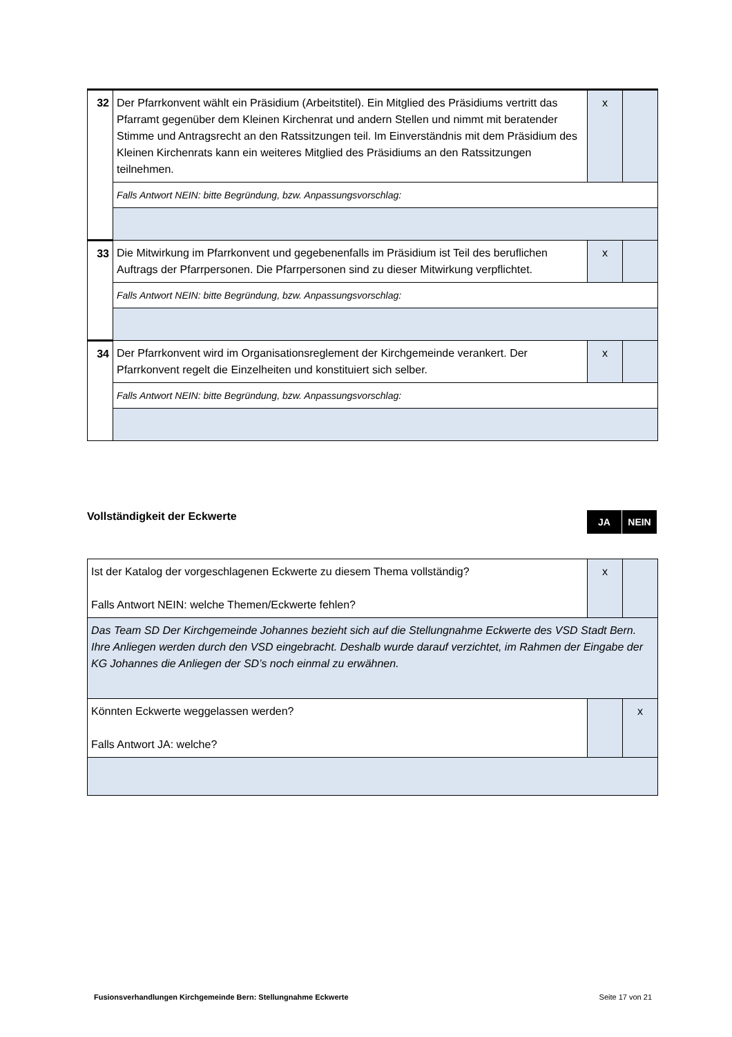| 32 | Der Pfarrkonvent wählt ein Präsidium (Arbeitstitel). Ein Mitglied des Präsidiums vertritt das Pfarramt gegenüber dem Kleinen Kirchenrat und andern Stellen und nimmt mit beratender Stimme und Antragsrecht an den Ratssitzungen teil. Im Einverständnis mit dem Präsidium des Kleinen Kirchenrats kann ein weiteres Mitglied des Präsidiums an den Ratssitzungen teilnehmen. | x | |
| | Falls Antwort NEIN: bitte Begründung, bzw. Anpassungsvorschlag: | | |
| 33 | Die Mitwirkung im Pfarrkonvent und gegebenenfalls im Präsidium ist Teil des beruflichen Auftrags der Pfarrpersonen. Die Pfarrpersonen sind zu dieser Mitwirkung verpflichtet. | x | |
| | Falls Antwort NEIN: bitte Begründung, bzw. Anpassungsvorschlag: | | |
| 34 | Der Pfarrkonvent wird im Organisationsreglement der Kirchgemeinde verankert. Der Pfarrkonvent regelt die Einzelheiten und konstituiert sich selber. | x | |
| | Falls Antwort NEIN: bitte Begründung, bzw. Anpassungsvorschlag: | | |
Vollständigkeit der Eckwerte
JA NEIN
| Ist der Katalog der vorgeschlagenen Eckwerte zu diesem Thema vollständig? Falls Antwort NEIN: welche Themen/Eckwerte fehlen? | x | |
| Das Team SD Der Kirchgemeinde Johannes bezieht sich auf die Stellungnahme Eckwerte des VSD Stadt Bern. Ihre Anliegen werden durch den VSD eingebracht. Deshalb wurde darauf verzichtet, im Rahmen der Eingabe der KG Johannes die Anliegen der SD’s noch einmal zu erwähnen. | | |
| Könnten Eckwerte weggelassen werden? Falls Antwort JA: welche? | | x |
Fusionsverhandlungen Kirchgemeinde Bern: Stellungnahme Eckwerte Seite 17 von 21